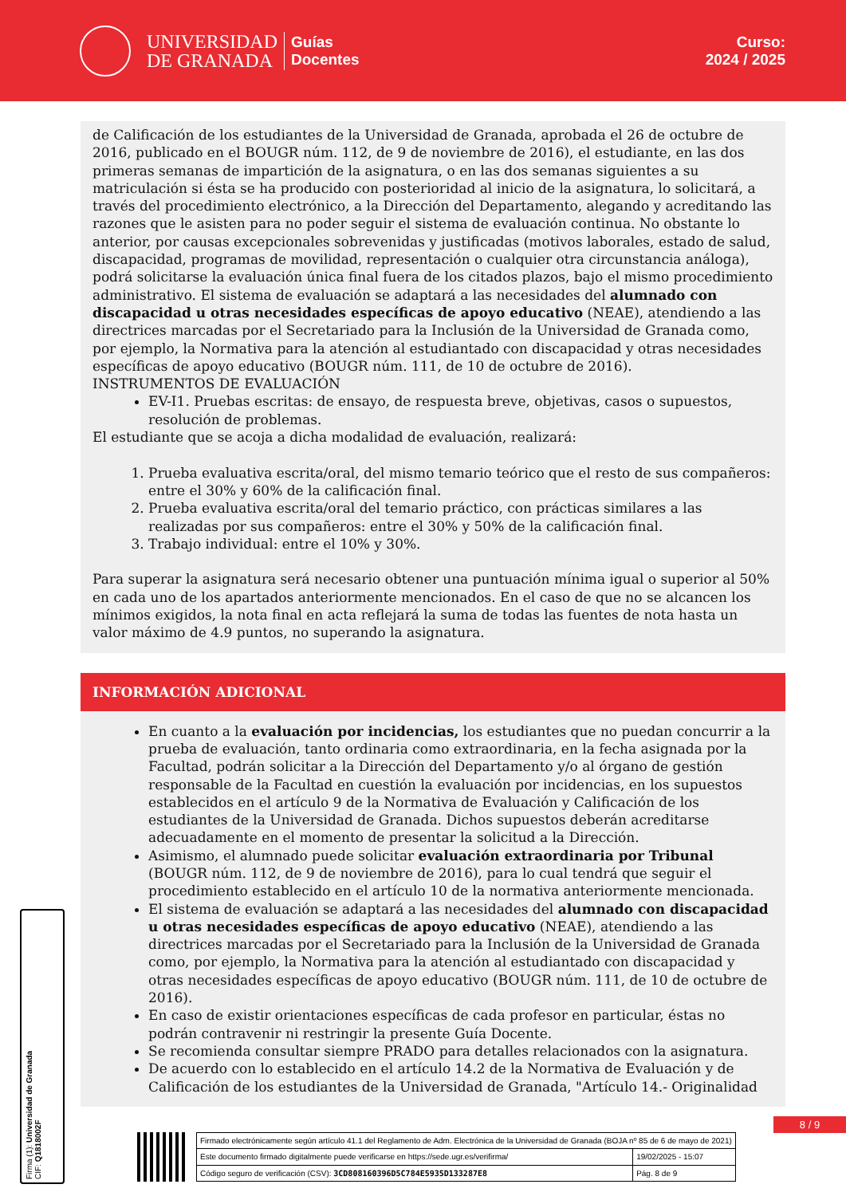UNIVERSIDAD
DE GRANADA
Guías
Docentes
Curso:
2024 / 2025
de Calificación de los estudiantes de la Universidad de Granada, aprobada el 26 de octubre de 2016, publicado en el BOUGR núm. 112, de 9 de noviembre de 2016), el estudiante, en las dos primeras semanas de impartición de la asignatura, o en las dos semanas siguientes a su matriculación si ésta se ha producido con posterioridad al inicio de la asignatura, lo solicitará, a través del procedimiento electrónico, a la Dirección del Departamento, alegando y acreditando las razones que le asisten para no poder seguir el sistema de evaluación continua. No obstante lo anterior, por causas excepcionales sobrevenidas y justificadas (motivos laborales, estado de salud, discapacidad, programas de movilidad, representación o cualquier otra circunstancia análoga), podrá solicitarse la evaluación única final fuera de los citados plazos, bajo el mismo procedimiento administrativo. El sistema de evaluación se adaptará a las necesidades del alumnado con discapacidad u otras necesidades específicas de apoyo educativo (NEAE), atendiendo a las directrices marcadas por el Secretariado para la Inclusión de la Universidad de Granada como, por ejemplo, la Normativa para la atención al estudiantado con discapacidad y otras necesidades específicas de apoyo educativo (BOUGR núm. 111, de 10 de octubre de 2016).
INSTRUMENTOS DE EVALUACIÓN
EV-I1. Pruebas escritas: de ensayo, de respuesta breve, objetivas, casos o supuestos, resolución de problemas.
El estudiante que se acoja a dicha modalidad de evaluación, realizará:
1. Prueba evaluativa escrita/oral, del mismo temario teórico que el resto de sus compañeros: entre el 30% y 60% de la calificación final.
2. Prueba evaluativa escrita/oral del temario práctico, con prácticas similares a las realizadas por sus compañeros: entre el 30% y 50% de la calificación final.
3. Trabajo individual: entre el 10% y 30%.
Para superar la asignatura será necesario obtener una puntuación mínima igual o superior al 50% en cada uno de los apartados anteriormente mencionados. En el caso de que no se alcancen los mínimos exigidos, la nota final en acta reflejará la suma de todas las fuentes de nota hasta un valor máximo de 4.9 puntos, no superando la asignatura.
INFORMACIÓN ADICIONAL
En cuanto a la evaluación por incidencias, los estudiantes que no puedan concurrir a la prueba de evaluación, tanto ordinaria como extraordinaria, en la fecha asignada por la Facultad, podrán solicitar a la Dirección del Departamento y/o al órgano de gestión responsable de la Facultad en cuestión la evaluación por incidencias, en los supuestos establecidos en el artículo 9 de la Normativa de Evaluación y Calificación de los estudiantes de la Universidad de Granada. Dichos supuestos deberán acreditarse adecuadamente en el momento de presentar la solicitud a la Dirección.
Asimismo, el alumnado puede solicitar evaluación extraordinaria por Tribunal (BOUGR núm. 112, de 9 de noviembre de 2016), para lo cual tendrá que seguir el procedimiento establecido en el artículo 10 de la normativa anteriormente mencionada.
El sistema de evaluación se adaptará a las necesidades del alumnado con discapacidad u otras necesidades específicas de apoyo educativo (NEAE), atendiendo a las directrices marcadas por el Secretariado para la Inclusión de la Universidad de Granada como, por ejemplo, la Normativa para la atención al estudiantado con discapacidad y otras necesidades específicas de apoyo educativo (BOUGR núm. 111, de 10 de octubre de 2016).
En caso de existir orientaciones específicas de cada profesor en particular, éstas no podrán contravenir ni restringir la presente Guía Docente.
Se recomienda consultar siempre PRADO para detalles relacionados con la asignatura.
De acuerdo con lo establecido en el artículo 14.2 de la Normativa de Evaluación y de Calificación de los estudiantes de la Universidad de Granada, "Artículo 14.- Originalidad
Firma (1): Universidad de Granada
CIF: Q1818002F
8 / 9
| Firmado electrónicamente según artículo 41.1 del Reglamento de Adm. Electrónica de la Universidad de Granada (BOJA nº 85 de 6 de mayo de 2021) | |
| Este documento firmado digitalmente puede verificarse en https://sede.ugr.es/verifirma/ | 19/02/2025 - 15:07 |
| Código seguro de verificación (CSV): 3CD808160396D5C784E5935D133287E8 | Pág. 8 de 9 |